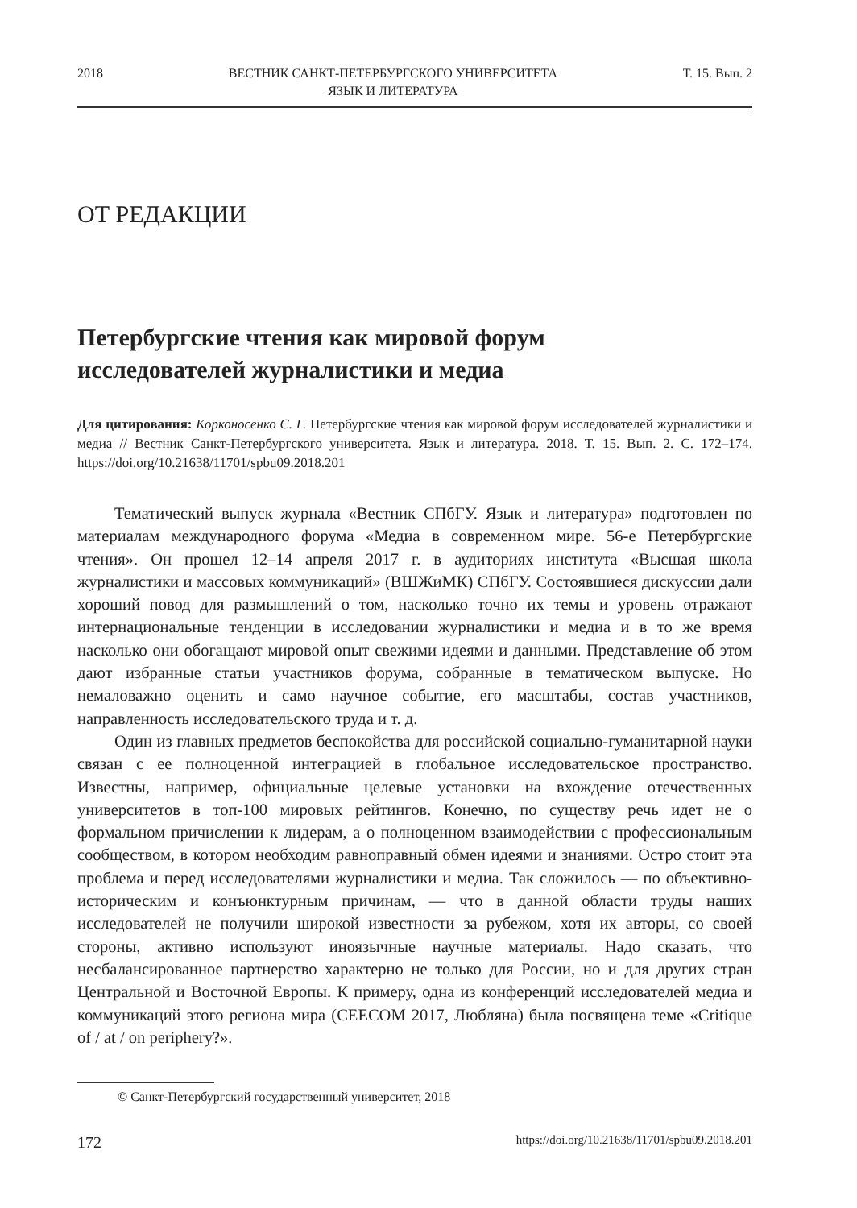2018 ВЕСТНИК САНКТ-ПЕТЕРБУРГСКОГО УНИВЕРСИТЕТА
ЯЗЫК И ЛИТЕРАТУРА Т. 15. Вып. 2
ОТ РЕДАКЦИИ
Петербургские чтения как мировой форум
исследователей журналистики и медиа
Для цитирования: Корконосенко С. Г. Петербургские чтения как мировой форум исследователей журналистики и медиа // Вестник Санкт-Петербургского университета. Язык и литература. 2018. Т. 15. Вып. 2. С. 172–174. https://doi.org/10.21638/11701/spbu09.2018.201
Тематический выпуск журнала «Вестник СПбГУ. Язык и литература» подготовлен по материалам международного форума «Медиа в современном мире. 56-е Петербургские чтения». Он прошел 12–14 апреля 2017 г. в аудиториях института «Высшая школа журналистики и массовых коммуникаций» (ВШЖиМК) СПбГУ. Состоявшиеся дискуссии дали хороший повод для размышлений о том, насколько точно их темы и уровень отражают интернациональные тенденции в исследовании журналистики и медиа и в то же время насколько они обогащают мировой опыт свежими идеями и данными. Представление об этом дают избранные статьи участников форума, собранные в тематическом выпуске. Но немаловажно оценить и само научное событие, его масштабы, состав участников, направленность исследовательского труда и т. д.
Один из главных предметов беспокойства для российской социально-гуманитарной науки связан с ее полноценной интеграцией в глобальное исследовательское пространство. Известны, например, официальные целевые установки на вхождение отечественных университетов в топ-100 мировых рейтингов. Конечно, по существу речь идет не о формальном причислении к лидерам, а о полноценном взаимодействии с профессиональным сообществом, в котором необходим равноправный обмен идеями и знаниями. Остро стоит эта проблема и перед исследователями журналистики и медиа. Так сложилось — по объективно-историческим и конъюнктурным причинам, — что в данной области труды наших исследователей не получили широкой известности за рубежом, хотя их авторы, со своей стороны, активно используют иноязычные научные материалы. Надо сказать, что несбалансированное партнерство характерно не только для России, но и для других стран Центральной и Восточной Европы. К примеру, одна из конференций исследователей медиа и коммуникаций этого региона мира (CEECOM 2017, Любляна) была посвящена теме «Critique of / at / on periphery?».
© Санкт-Петербургский государственный университет, 2018
172 https://doi.org/10.21638/11701/spbu09.2018.201